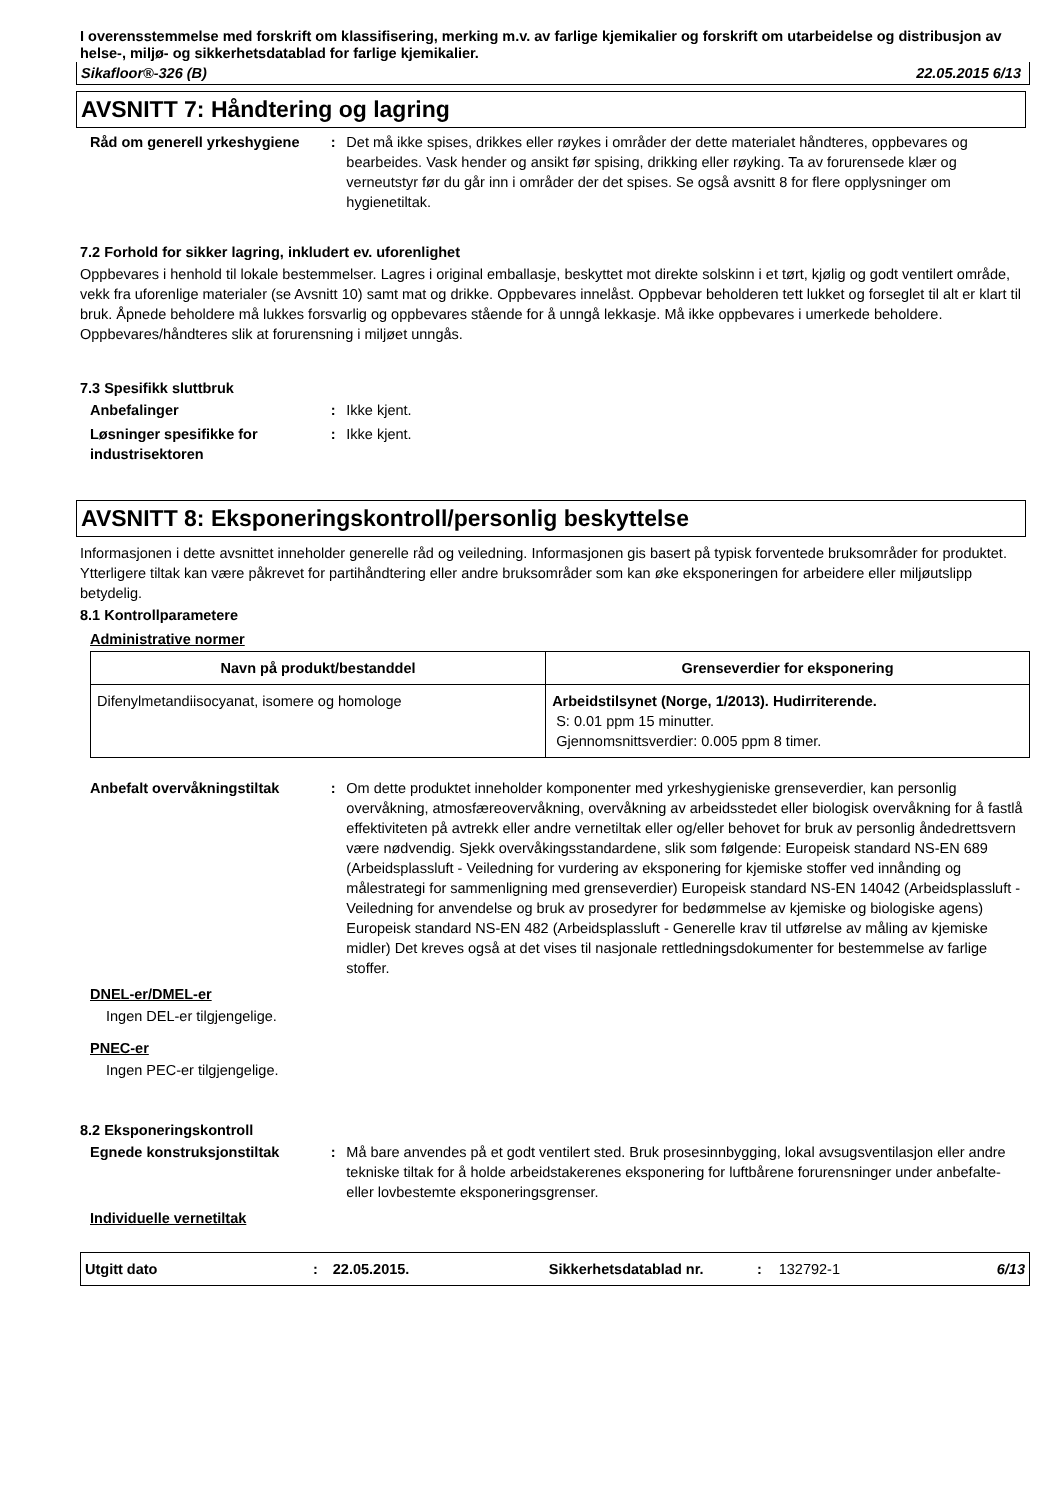I overensstemmelse med forskrift om klassifisering, merking m.v. av farlige kjemikalier og forskrift om utarbeidelse og distribusjon av helse-, miljø- og sikkerhetsdatablad for farlige kjemikalier.
Sikafloor®-326 (B) 22.05.2015 6/13
AVSNITT 7: Håndtering og lagring
Råd om generell yrkeshygiene : Det må ikke spises, drikkes eller røykes i områder der dette materialet håndteres, oppbevares og bearbeides. Vask hender og ansikt før spising, drikking eller røyking. Ta av forurensede klær og verneutstyr før du går inn i områder der det spises. Se også avsnitt 8 for flere opplysninger om hygienetiltak.
7.2 Forhold for sikker lagring, inkludert ev. uforenlighet
Oppbevares i henhold til lokale bestemmelser. Lagres i original emballasje, beskyttet mot direkte solskinn i et tørt, kjølig og godt ventilert område, vekk fra uforenlige materialer (se Avsnitt 10) samt mat og drikke. Oppbevares innelåst. Oppbevar beholderen tett lukket og forseglet til alt er klart til bruk. Åpnede beholdere må lukkes forsvarlig og oppbevares stående for å unngå lekkasje. Må ikke oppbevares i umerkede beholdere. Oppbevares/håndteres slik at forurensning i miljøet unngås.
7.3 Spesifikk sluttbruk
Anbefalinger : Ikke kjent.
Løsninger spesifikke for industrisektoren
: Ikke kjent.
AVSNITT 8: Eksponeringskontroll/personlig beskyttelse
Informasjonen i dette avsnittet inneholder generelle råd og veiledning. Informasjonen gis basert på typisk forventede bruksområder for produktet. Ytterligere tiltak kan være påkrevet for partihåndtering eller andre bruksområder som kan øke eksponeringen for arbeidere eller miljøutslipp betydelig.
8.1 Kontrollparametere
Administrative normer
| Navn på produkt/bestanddel | Grenseverdier for eksponering |
| --- | --- |
| Difenylmetandiisocyanat, isomere og homologe | Arbeidstilsynet (Norge, 1/2013). Hudirriterende. S: 0.01 ppm 15 minutter. Gjennomsnittsverdier: 0.005 ppm 8 timer. |
Anbefalt overvåkningstiltak : Om dette produktet inneholder komponenter med yrkeshygieniske grenseverdier, kan personlig overvåkning, atmosfæreovervåkning, overvåkning av arbeidsstedet eller biologisk overvåkning for å fastlå effektiviteten på avtrekk eller andre vernetiltak eller og/eller behovet for bruk av personlig åndedrettsvern være nødvendig. Sjekk overvåkingsstandardene, slik som følgende: Europeisk standard NS-EN 689 (Arbeidsplassluft - Veiledning for vurdering av eksponering for kjemiske stoffer ved innånding og målestrategi for sammenligning med grenseverdier) Europeisk standard NS-EN 14042 (Arbeidsplassluft - Veiledning for anvendelse og bruk av prosedyrer for bedømmelse av kjemiske og biologiske agens) Europeisk standard NS-EN 482 (Arbeidsplassluft - Generelle krav til utførelse av måling av kjemiske midler) Det kreves også at det vises til nasjonale rettledningsdokumenter for bestemmelse av farlige stoffer.
DNEL-er/DMEL-er
Ingen DEL-er tilgjengelige.
PNEC-er
Ingen PEC-er tilgjengelige.
8.2 Eksponeringskontroll
Egnede konstruksjonstiltak : Må bare anvendes på et godt ventilert sted. Bruk prosesinnbygging, lokal avsugsventilasjon eller andre tekniske tiltak for å holde arbeidstakerenes eksponering for luftbårene forurensninger under anbefalte- eller lovbestemte eksponeringsgrenser.
Individuelle vernetiltak
Utgitt dato: 22.05.2015. Sikkerhetsdatablad nr.: 132792-1 6/13